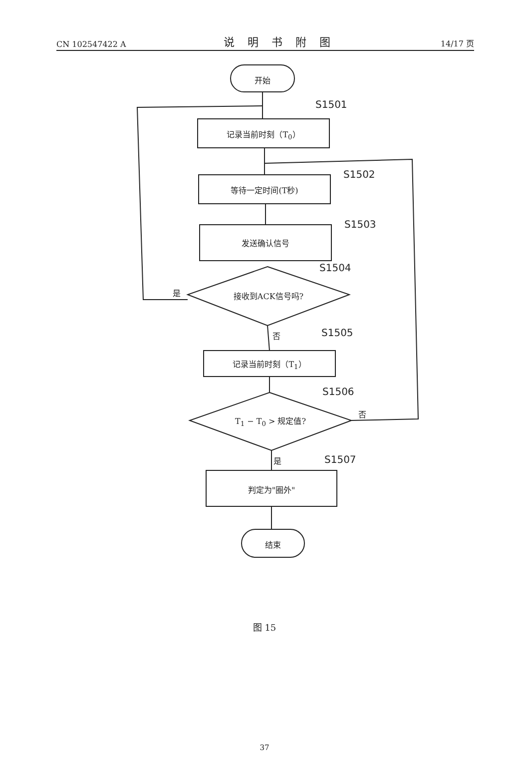CN 102547422 A 说明书附图 14/17 页
开始
S1501
记录当前时刻（T<sub>0</sub>）
S1502
等待一定时间(T秒)
S1503
发送确认信号
S1504
是 接收到ACK信号吗?
否 S1505
记录当前时刻（T<sub>1</sub>）
S1506
否
T<sub>1</sub> − T<sub>0</sub> > 规定值?
是 S1507
判定为"圈外"
结束
图 15
37